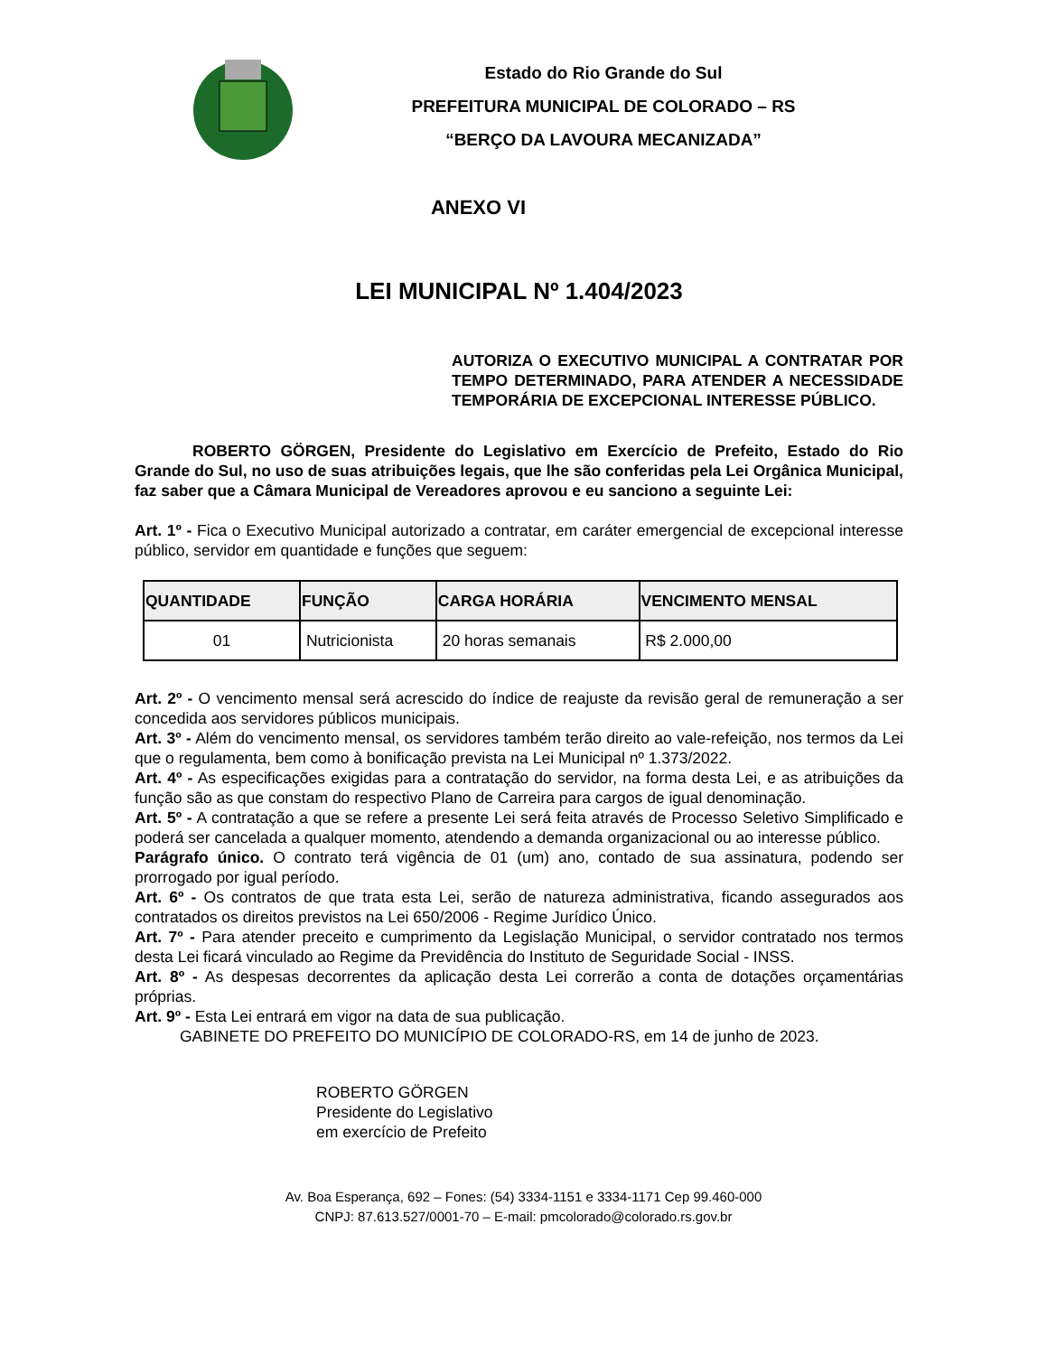Estado do Rio Grande do Sul
PREFEITURA MUNICIPAL DE COLORADO – RS
“BERÇO DA LAVOURA MECANIZADA”
ANEXO VI
LEI MUNICIPAL Nº 1.404/2023
AUTORIZA O EXECUTIVO MUNICIPAL A CONTRATAR POR TEMPO DETERMINADO, PARA ATENDER A NECESSIDADE TEMPORÁRIA DE EXCEPCIONAL INTERESSE PÚBLICO.
ROBERTO GÖRGEN, Presidente do Legislativo em Exercício de Prefeito, Estado do Rio Grande do Sul, no uso de suas atribuições legais, que lhe são conferidas pela Lei Orgânica Municipal, faz saber que a Câmara Municipal de Vereadores aprovou e eu sanciono a seguinte Lei:
Art. 1º - Fica o Executivo Municipal autorizado a contratar, em caráter emergencial de excepcional interesse público, servidor em quantidade e funções que seguem:
| QUANTIDADE | FUNÇÃO | CARGA HORÁRIA | VENCIMENTO MENSAL |
| --- | --- | --- | --- |
| 01 | Nutricionista | 20 horas semanais | R$ 2.000,00 |
Art. 2º - O vencimento mensal será acrescido do índice de reajuste da revisão geral de remuneração a ser concedida aos servidores públicos municipais.
Art. 3º - Além do vencimento mensal, os servidores também terão direito ao vale-refeição, nos termos da Lei que o regulamenta, bem como à bonificação prevista na Lei Municipal nº 1.373/2022.
Art. 4º - As especificações exigidas para a contratação do servidor, na forma desta Lei, e as atribuições da função são as que constam do respectivo Plano de Carreira para cargos de igual denominação.
Art. 5º - A contratação a que se refere a presente Lei será feita através de Processo Seletivo Simplificado e poderá ser cancelada a qualquer momento, atendendo a demanda organizacional ou ao interesse público.
Parágrafo único. O contrato terá vigência de 01 (um) ano, contado de sua assinatura, podendo ser prorrogado por igual período.
Art. 6º - Os contratos de que trata esta Lei, serão de natureza administrativa, ficando assegurados aos contratados os direitos previstos na Lei 650/2006 - Regime Jurídico Único.
Art. 7º - Para atender preceito e cumprimento da Legislação Municipal, o servidor contratado nos termos desta Lei ficará vinculado ao Regime da Previdência do Instituto de Seguridade Social - INSS.
Art. 8º - As despesas decorrentes da aplicação desta Lei correrão a conta de dotações orçamentárias próprias.
Art. 9º - Esta Lei entrará em vigor na data de sua publicação.
GABINETE DO PREFEITO DO MUNICÍPIO DE COLORADO-RS, em 14 de junho de 2023.
ROBERTO GÖRGEN
Presidente do Legislativo
em exercício de Prefeito
Av. Boa Esperança, 692 – Fones: (54) 3334-1151 e 3334-1171 Cep 99.460-000
CNPJ: 87.613.527/0001-70 – E-mail: pmcolorado@colorado.rs.gov.br